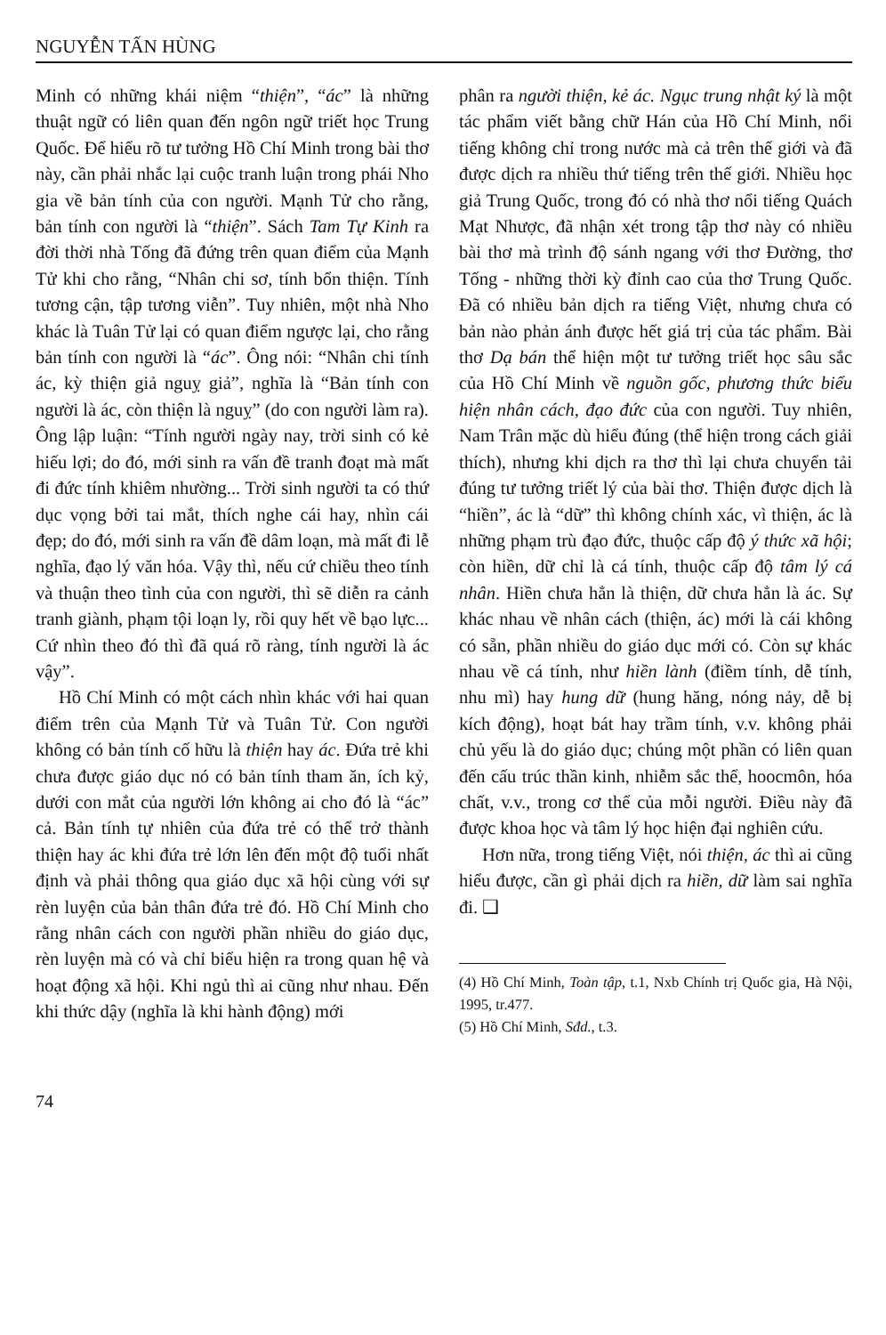NGUYỄN TẤN HÙNG
Minh có những khái niệm “thiện”, “ác” là những thuật ngữ có liên quan đến ngôn ngữ triết học Trung Quốc. Để hiểu rõ tư tưởng Hồ Chí Minh trong bài thơ này, cần phải nhắc lại cuộc tranh luận trong phái Nho gia về bản tính của con người. Mạnh Tử cho rằng, bản tính con người là “thiện”. Sách Tam Tự Kinh ra đời thời nhà Tống đã đứng trên quan điểm của Mạnh Tử khi cho rằng, “Nhân chi sơ, tính bổn thiện. Tính tương cận, tập tương viễn”. Tuy nhiên, một nhà Nho khác là Tuân Tử lại có quan điểm ngược lại, cho rằng bản tính con người là “ác”. Ông nói: “Nhân chi tính ác, kỳ thiện giả nguỵ giả”, nghĩa là “Bản tính con người là ác, còn thiện là nguỵ” (do con người làm ra). Ông lập luận: “Tính người ngày nay, trời sinh có kẻ hiếu lợi; do đó, mới sinh ra vấn đề tranh đoạt mà mất đi đức tính khiêm nhường... Trời sinh người ta có thứ dục vọng bởi tai mắt, thích nghe cái hay, nhìn cái đẹp; do đó, mới sinh ra vấn đề dâm loạn, mà mất đi lễ nghĩa, đạo lý văn hóa. Vậy thì, nếu cứ chiều theo tính và thuận theo tình của con người, thì sẽ diễn ra cảnh tranh giành, phạm tội loạn ly, rồi quy hết về bạo lực... Cứ nhìn theo đó thì đã quá rõ ràng, tính người là ác vậy”.
Hồ Chí Minh có một cách nhìn khác với hai quan điểm trên của Mạnh Tử và Tuân Tử. Con người không có bản tính cố hữu là thiện hay ác. Đứa trẻ khi chưa được giáo dục nó có bản tính tham ăn, ích kỷ, dưới con mắt của người lớn không ai cho đó là “ác” cả. Bản tính tự nhiên của đứa trẻ có thể trở thành thiện hay ác khi đứa trẻ lớn lên đến một độ tuổi nhất định và phải thông qua giáo dục xã hội cùng với sự rèn luyện của bản thân đứa trẻ đó. Hồ Chí Minh cho rằng nhân cách con người phần nhiều do giáo dục, rèn luyện mà có và chỉ biểu hiện ra trong quan hệ và hoạt động xã hội. Khi ngủ thì ai cũng như nhau. Đến khi thức dậy (nghĩa là khi hành động) mới
phân ra người thiện, kẻ ác. Ngục trung nhật ký là một tác phẩm viết bằng chữ Hán của Hồ Chí Minh, nổi tiếng không chỉ trong nước mà cả trên thế giới và đã được dịch ra nhiều thứ tiếng trên thế giới. Nhiều học giả Trung Quốc, trong đó có nhà thơ nổi tiếng Quách Mạt Nhược, đã nhận xét trong tập thơ này có nhiều bài thơ mà trình độ sánh ngang với thơ Đường, thơ Tống - những thời kỳ đỉnh cao của thơ Trung Quốc. Đã có nhiều bản dịch ra tiếng Việt, nhưng chưa có bản nào phản ánh được hết giá trị của tác phẩm. Bài thơ Dạ bán thể hiện một tư tưởng triết học sâu sắc của Hồ Chí Minh về nguồn gốc, phương thức biểu hiện nhân cách, đạo đức của con người. Tuy nhiên, Nam Trân mặc dù hiểu đúng (thể hiện trong cách giải thích), nhưng khi dịch ra thơ thì lại chưa chuyển tải đúng tư tưởng triết lý của bài thơ. Thiện được dịch là “hiền”, ác là “dữ” thì không chính xác, vì thiện, ác là những phạm trù đạo đức, thuộc cấp độ ý thức xã hội; còn hiền, dữ chỉ là cá tính, thuộc cấp độ tâm lý cá nhân. Hiền chưa hẳn là thiện, dữ chưa hẳn là ác. Sự khác nhau về nhân cách (thiện, ác) mới là cái không có sẵn, phần nhiều do giáo dục mới có. Còn sự khác nhau về cá tính, như hiền lành (điềm tính, dễ tính, nhu mì) hay hung dữ (hung hăng, nóng nảy, dễ bị kích động), hoạt bát hay trầm tính, v.v. không phải chủ yếu là do giáo dục; chúng một phần có liên quan đến cấu trúc thần kinh, nhiễm sắc thể, hoocmôn, hóa chất, v.v., trong cơ thể của mỗi người. Điều này đã được khoa học và tâm lý học hiện đại nghiên cứu.
Hơn nữa, trong tiếng Việt, nói thiện, ác thì ai cũng hiểu được, cần gì phải dịch ra hiền, dữ làm sai nghĩa đi. ❑
(4) Hồ Chí Minh, Toàn tập, t.1, Nxb Chính trị Quốc gia, Hà Nội, 1995, tr.477.
(5) Hồ Chí Minh, Sđd., t.3.
74